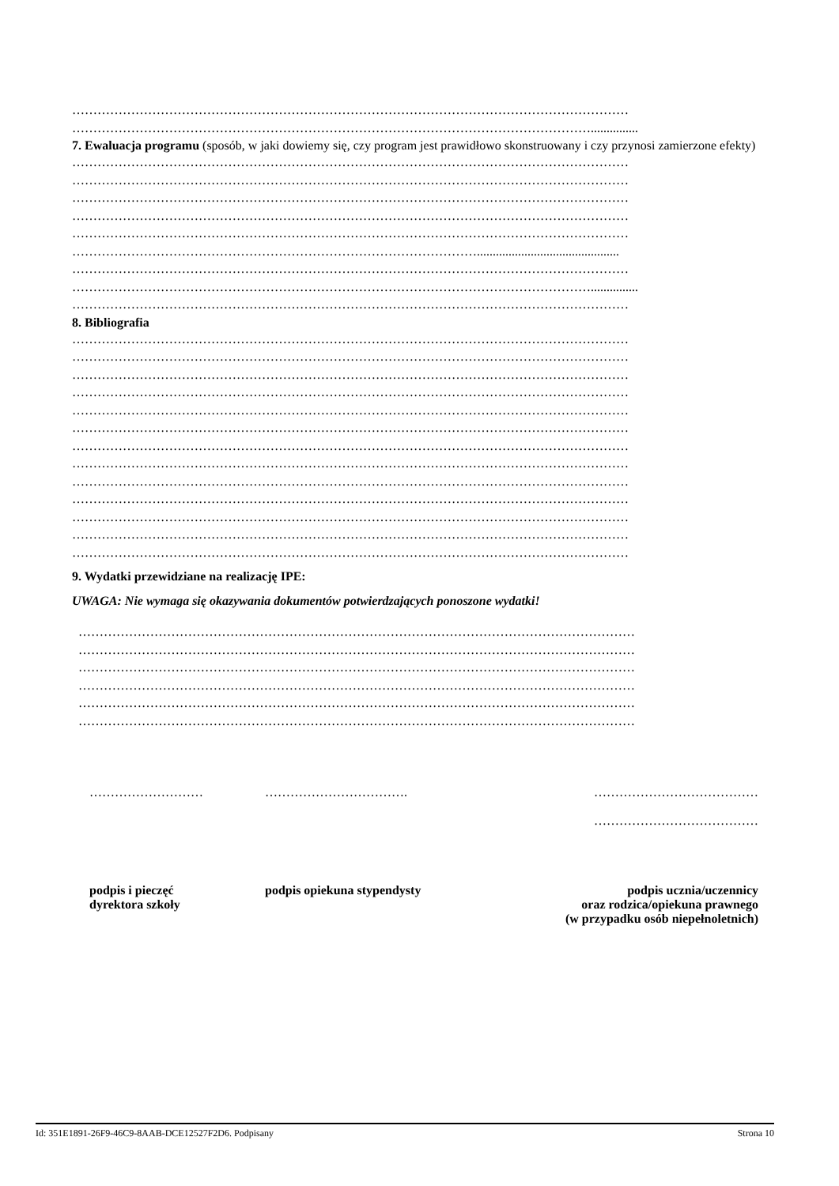……………………………………………………………………………………………………………………
……………………………………………………………………………………………………………...............
7. Ewaluacja programu (sposób, w jaki dowiemy się, czy program jest prawidłowo skonstruowany i czy przynosi zamierzone efekty)
……………………………………………………………………………………………………………………
……………………………………………………………………………………………………………………
……………………………………………………………………………………………………………………
……………………………………………………………………………………………………………………
……………………………………………………………………………………………………………………
…………………………………………………………………………………….............................................
……………………………………………………………………………………………………………………
……………………………………………………………………………………………………………...............
……………………………………………………………………………………………………………………
8. Bibliografia
……………………………………………………………………………………………………………………
……………………………………………………………………………………………………………………
……………………………………………………………………………………………………………………
……………………………………………………………………………………………………………………
……………………………………………………………………………………………………………………
……………………………………………………………………………………………………………………
……………………………………………………………………………………………………………………
……………………………………………………………………………………………………………………
……………………………………………………………………………………………………………………
……………………………………………………………………………………………………………………
……………………………………………………………………………………………………………………
……………………………………………………………………………………………………………………
……………………………………………………………………………………………………………………
9. Wydatki przewidziane na realizację IPE:
UWAGA: Nie wymaga się okazywania dokumentów potwierdzających ponoszone wydatki!
……………………………………………………………………………………………………………………
……………………………………………………………………………………………………………………
……………………………………………………………………………………………………………………
……………………………………………………………………………………………………………………
……………………………………………………………………………………………………………………
……………………………………………………………………………………………………………………
……………………… ……………………………. …………………………………
…………………………………
podpis i pieczęć
dyrektora szkoły
podpis opiekuna stypendysty podpis ucznia/uczennicy
oraz rodzica/opiekuna prawnego
(w przypadku osób niepełnoletnich)
Id: 351E1891-26F9-46C9-8AAB-DCE12527F2D6. Podpisany Strona 10